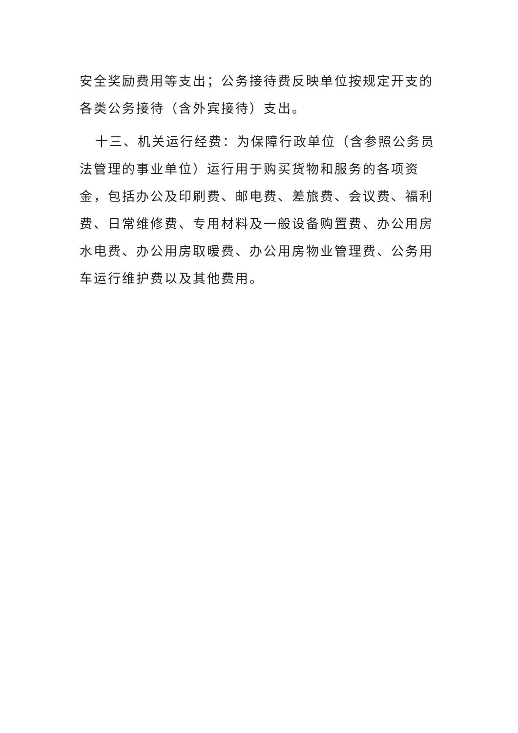安全奖励费用等支出；公务接待费反映单位按规定开支的各类公务接待（含外宾接待）支出。
十三、机关运行经费：为保障行政单位（含参照公务员法管理的事业单位）运行用于购买货物和服务的各项资金，包括办公及印刷费、邮电费、差旅费、会议费、福利费、日常维修费、专用材料及一般设备购置费、办公用房水电费、办公用房取暖费、办公用房物业管理费、公务用车运行维护费以及其他费用。